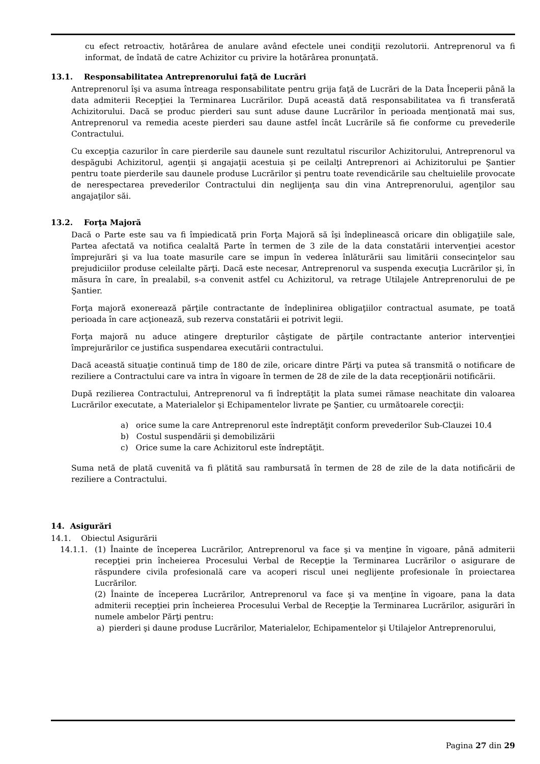cu efect retroactiv, hotărârea de anulare având efectele unei condiţii rezolutorii. Antreprenorul va fi informat, de îndată de catre Achizitor cu privire la hotărârea pronunţată.
13.1. Responsabilitatea Antreprenorului faţă de Lucrări
Antreprenorul îşi va asuma întreaga responsabilitate pentru grija faţă de Lucrări de la Data Începerii până la data admiterii Recepţiei la Terminarea Lucrărilor. După această dată responsabilitatea va fi transferată Achizitorului. Dacă se produc pierderi sau sunt aduse daune Lucrărilor în perioada menţionată mai sus, Antreprenorul va remedia aceste pierderi sau daune astfel încât Lucrările să fie conforme cu prevederile Contractului.
Cu excepţia cazurilor în care pierderile sau daunele sunt rezultatul riscurilor Achizitorului, Antreprenorul va despăgubi Achizitorul, agenţii şi angajaţii acestuia şi pe ceilalţi Antreprenori ai Achizitorului pe Şantier pentru toate pierderile sau daunele produse Lucrărilor şi pentru toate revendicările sau cheltuielile provocate de nerespectarea prevederilor Contractului din neglijenţa sau din vina Antreprenorului, agenţilor sau angajaţilor săi.
13.2. Forţa Majoră
Dacă o Parte este sau va fi împiedicată prin Forţa Majoră să îşi îndeplinească oricare din obligaţiile sale, Partea afectată va notifica cealaltă Parte în termen de 3 zile de la data constatării intervenţiei acestor împrejurări şi va lua toate masurile care se impun în vederea înlăturării sau limitării consecinţelor sau prejudiciilor produse celeilalte părţi. Dacă este necesar, Antreprenorul va suspenda execuţia Lucrărilor şi, în măsura în care, în prealabil, s-a convenit astfel cu Achizitorul, va retrage Utilajele Antreprenorului de pe Şantier.
Forţa majoră exonerează părţile contractante de îndeplinirea obligaţiilor contractual asumate, pe toată perioada în care acţionează, sub rezerva constatării ei potrivit legii.
Forţa majoră nu aduce atingere drepturilor câştigate de părţile contractante anterior intervenţiei împrejurărilor ce justifica suspendarea executării contractului.
Dacă această situaţie continuă timp de 180 de zile, oricare dintre Părţi va putea să transmită o notificare de reziliere a Contractului care va intra în vigoare în termen de 28 de zile de la data recepţionării notificării.
După rezilierea Contractului, Antreprenorul va fi îndreptăţit la plata sumei rămase neachitate din valoarea Lucrărilor executate, a Materialelor şi Echipamentelor livrate pe Şantier, cu următoarele corecţii:
a) orice sume la care Antreprenorul este îndreptăţit conform prevederilor Sub-Clauzei 10.4
b) Costul suspendării şi demobilizării
c) Orice sume la care Achizitorul este îndreptăţit.
Suma netă de plată cuvenită va fi plătită sau rambursată în termen de 28 de zile de la data notificării de reziliere a Contractului.
14. Asigurări
14.1. Obiectul Asigurării
14.1.1. (1) Înainte de începerea Lucrărilor, Antreprenorul va face şi va menţine în vigoare, până admiterii recepţiei prin încheierea Procesului Verbal de Recepţie la Terminarea Lucrărilor o asigurare de răspundere civila profesională care va acoperi riscul unei neglijente profesionale în proiectarea Lucrărilor.
(2) Înainte de începerea Lucrărilor, Antreprenorul va face şi va menţine în vigoare, pana la data admiterii recepţiei prin încheierea Procesului Verbal de Recepţie la Terminarea Lucrărilor, asigurări în numele ambelor Părţi pentru:
a) pierderi şi daune produse Lucrărilor, Materialelor, Echipamentelor şi Utilajelor Antreprenorului,
Pagina 27 din 29